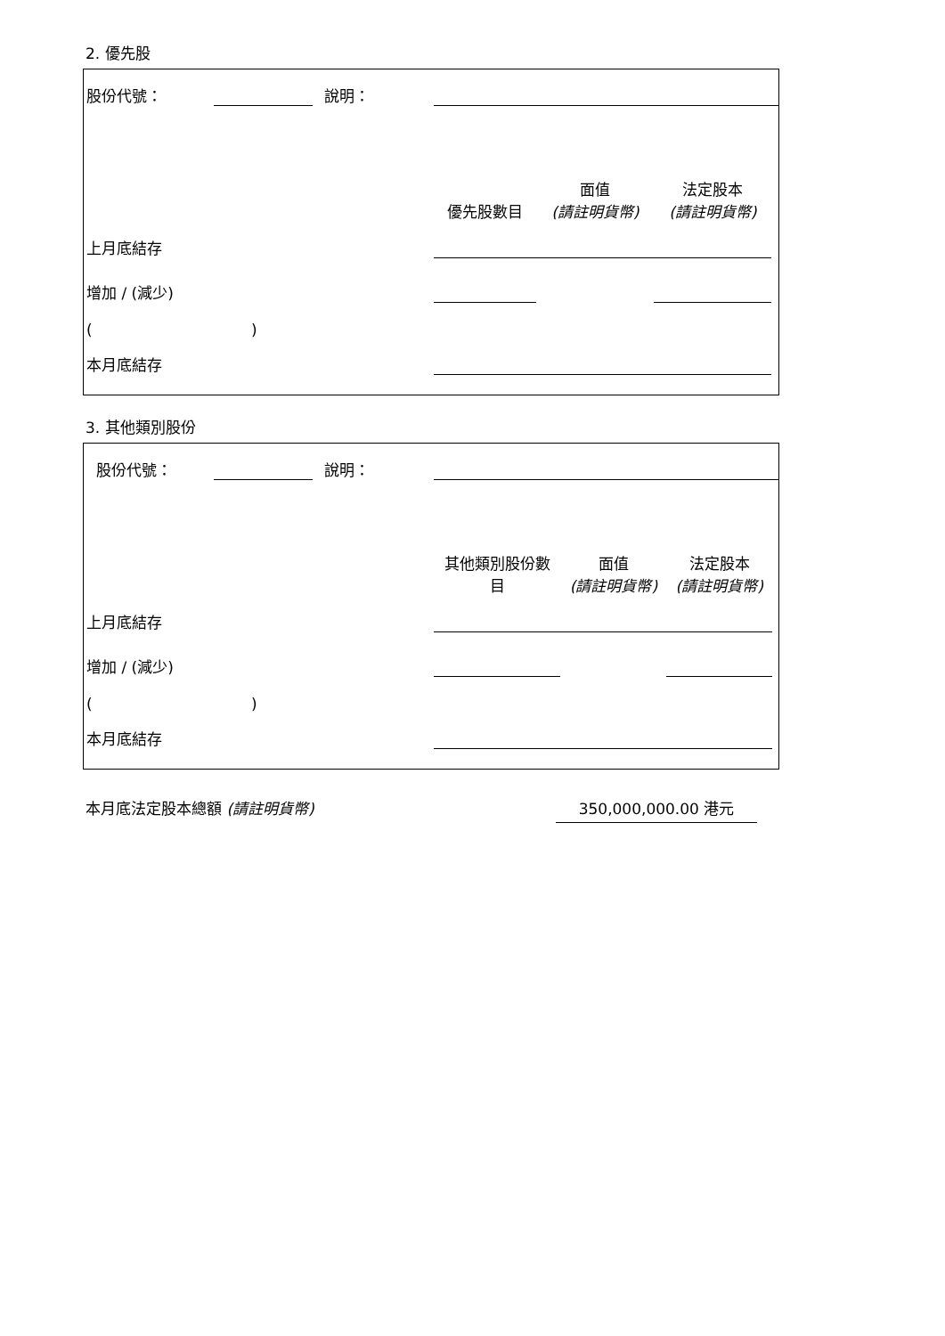2. 優先股
| 股份代號： | | | 說明： | | | | |
| | | | | 優先股數目 | 面值 (請註明貨幣) | 法定股本 (請註明貨幣) | |
| 上月底結存 | | | | | | | |
| 增加 / (減少) | | | | | | | |
| ( ) | | | | | | | |
| 本月底結存 | | | | | | | |
3. 其他類別股份
| 股份代號： | | | 說明： | | | | |
| | | | | 其他類別股份數 目 | 面值 (請註明貨幣) | 法定股本 (請註明貨幣) | |
| 上月底結存 | | | | | | | |
| 增加 / (減少) | | | | | | | |
| ( ) | | | | | | | |
| 本月底結存 | | | | | | | |
本月底法定股本總額 (請註明貨幣) 350,000,000.00 港元